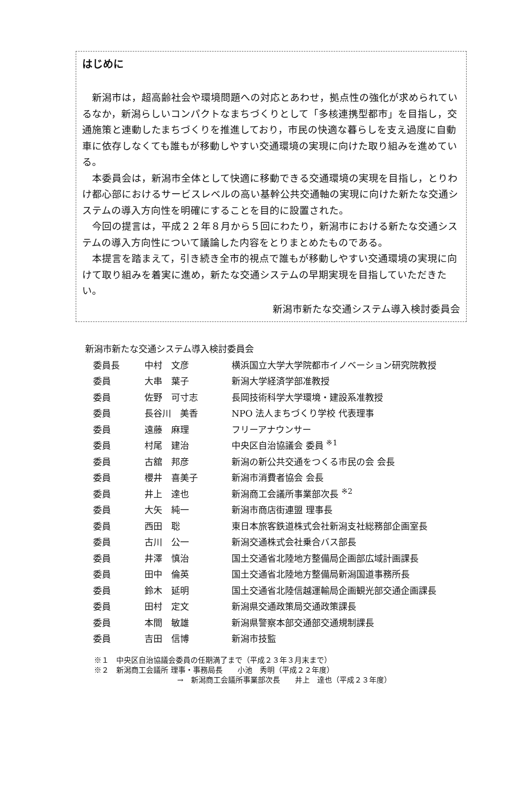はじめに
新潟市は，超高齢社会や環境問題への対応とあわせ，拠点性の強化が求められているなか，新潟らしいコンパクトなまちづくりとして「多核連携型都市」を目指し，交通施策と連動したまちづくりを推進しており，市民の快適な暮らしを支え過度に自動車に依存しなくても誰もが移動しやすい交通環境の実現に向けた取り組みを進めている。
本委員会は，新潟市全体として快適に移動できる交通環境の実現を目指し，とりわけ都心部におけるサービスレベルの高い基幹公共交通軸の実現に向けた新たな交通システムの導入方向性を明確にすることを目的に設置された。
今回の提言は，平成２２年８月から５回にわたり，新潟市における新たな交通システムの導入方向性について議論した内容をとりまとめたものである。
本提言を踏まえて，引き続き全市的視点で誰もが移動しやすい交通環境の実現に向けて取り組みを着実に進め，新たな交通システムの早期実現を目指していただきたい。
新潟市新たな交通システム導入検討委員会
新潟市新たな交通システム導入検討委員会
| 委員長 | 中村 文彦 | 横浜国立大学大学院都市イノベーション研究院教授 |
| 委員 | 大串 葉子 | 新潟大学経済学部准教授 |
| 委員 | 佐野 可寸志 | 長岡技術科学大学環境・建設系准教授 |
| 委員 | 長谷川 美香 | NPO 法人まちづくり学校 代表理事 |
| 委員 | 遠藤 麻理 | フリーアナウンサー |
| 委員 | 村尾 建治 | 中央区自治協議会 委員 <sup>※1</sup> |
| 委員 | 古舘 邦彦 | 新潟の新公共交通をつくる市民の会 会長 |
| 委員 | 櫻井 喜美子 | 新潟市消費者協会 会長 |
| 委員 | 井上 達也 | 新潟商工会議所事業部次長 <sup>※2</sup> |
| 委員 | 大矢 純一 | 新潟市商店街連盟 理事長 |
| 委員 | 西田 聡 | 東日本旅客鉄道株式会社新潟支社総務部企画室長 |
| 委員 | 古川 公一 | 新潟交通株式会社乗合バス部長 |
| 委員 | 井澤 慎治 | 国土交通省北陸地方整備局企画部広域計画課長 |
| 委員 | 田中 倫英 | 国土交通省北陸地方整備局新潟国道事務所長 |
| 委員 | 鈴木 延明 | 国土交通省北陸信越運輸局企画観光部交通企画課長 |
| 委員 | 田村 定文 | 新潟県交通政策局交通政策課長 |
| 委員 | 本間 敏雄 | 新潟県警察本部交通部交通規制課長 |
| 委員 | 吉田 信博 | 新潟市技監 |
※１　中央区自治協議会委員の任期満了まで（平成２３年３月末まで）
※２　新潟商工会議所 理事・事務局長　　小池　秀明（平成２２年度）
→　新潟商工会議所事業部次長　　井上　達也（平成２３年度）